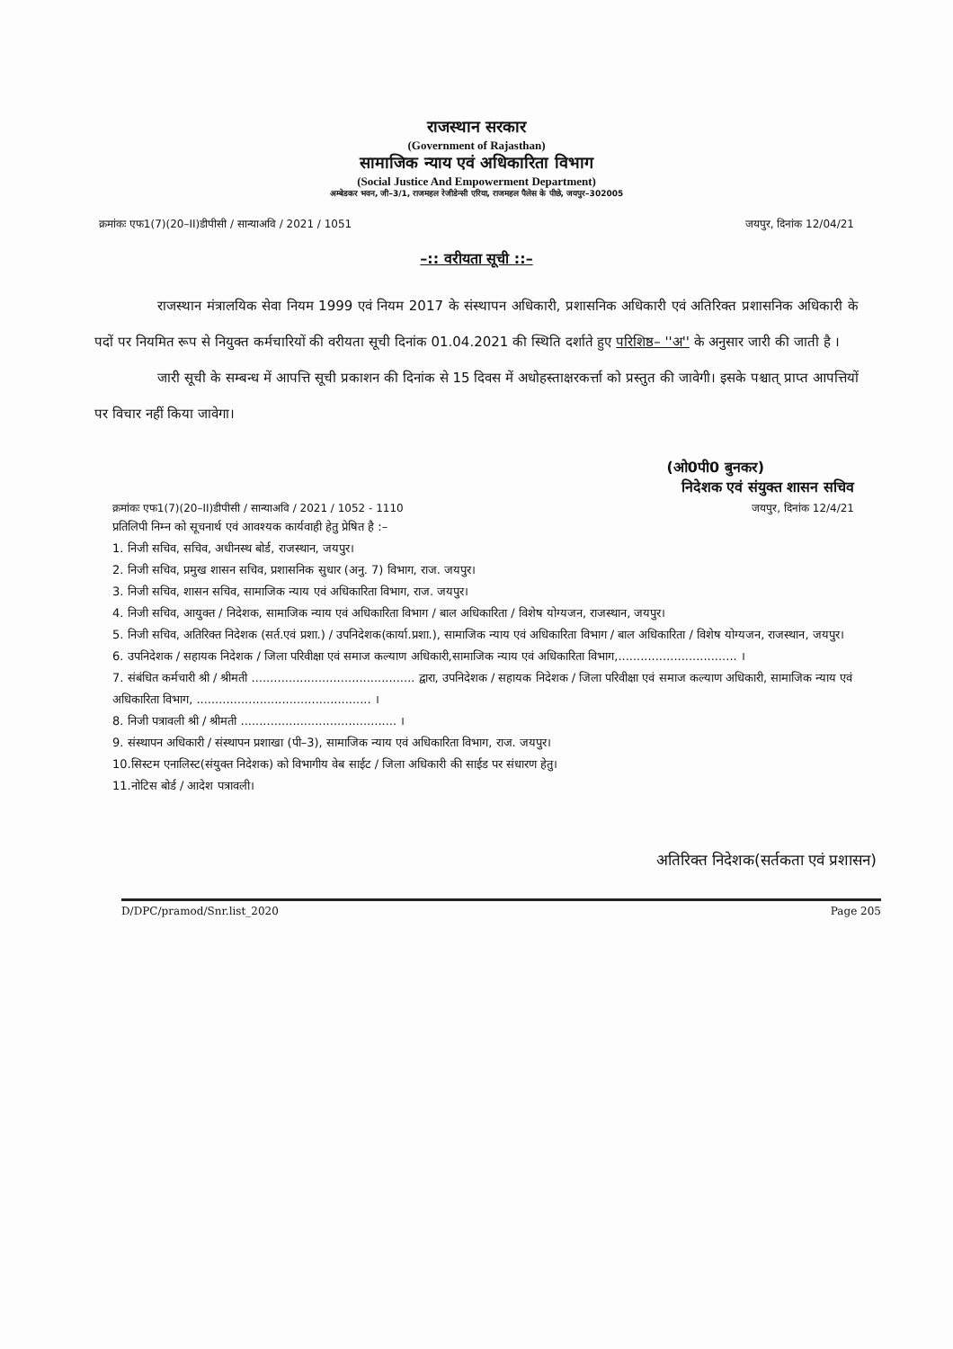राजस्थान सरकार
(Government of Rajasthan)
सामाजिक न्याय एवं अधिकारिता विभाग
(Social Justice And Empowerment Department)
अम्बेडकर भवन, जी–3/1, राजमहल रेजीडेन्सी एरिया, राजमहल पैलेस के पीछे, जयपुर–302005
क्रमांकः एफ1(7)(20–II)डीपीसी / सान्याअवि / 2021 / 1051 जयपुर, दिनांक 12/04/21
–:: वरीयता सूची ::–
राजस्थान मंत्रालयिक सेवा नियम 1999 एवं नियम 2017 के संस्थापन अधिकारी, प्रशासनिक अधिकारी एवं अतिरिक्त प्रशासनिक अधिकारी के पदों पर नियमित रूप से नियुक्त कर्मचारियों की वरीयता सूची दिनांक 01.04.2021 की स्थिति दर्शाते हुए परिशिष्ठ– ''अ'' के अनुसार जारी की जाती है ।
जारी सूची के सम्बन्ध में आपत्ति सूची प्रकाशन की दिनांक से 15 दिवस में अधोहस्ताक्षरकर्त्ता को प्रस्तुत की जावेगी। इसके पश्चात् प्राप्त आपत्तियों पर विचार नहीं किया जावेगा।
(ओ0पी0 बुनकर)
निदेशक एवं संयुक्त शासन सचिव
क्रमांकः एफ1(7)(20–II)डीपीसी / सान्याअवि / 2021 / 1052 - 1110 जयपुर, दिनांक 12/4/21
प्रतिलिपी निम्न को सूचनार्थ एवं आवश्यक कार्यवाही हेतु प्रेषित है :–
1. निजी सचिव, सचिव, अधीनस्थ बोर्ड, राजस्थान, जयपुर।
2. निजी सचिव, प्रमुख शासन सचिव, प्रशासनिक सुधार (अनु. 7) विभाग, राज. जयपुर।
3. निजी सचिव, शासन सचिव, सामाजिक न्याय एवं अधिकारिता विभाग, राज. जयपुर।
4. निजी सचिव, आयुक्त / निदेशक, सामाजिक न्याय एवं अधिकारिता विभाग / बाल अधिकारिता / विशेष योग्यजन, राजस्थान, जयपुर।
5. निजी सचिव, अतिरिक्त निदेशक (सर्त.एवं प्रशा.) / उपनिदेशक(कार्या.प्रशा.), सामाजिक न्याय एवं अधिकारिता विभाग / बाल अधिकारिता / विशेष योग्यजन, राजस्थान, जयपुर।
6. उपनिदेशक / सहायक निदेशक / जिला परिवीक्षा एवं समाज कल्याण अधिकारी,सामाजिक न्याय एवं अधिकारिता विभाग,................................ ।
7. संबंधित कर्मचारी श्री / श्रीमती ............................................ द्वारा, उपनिदेशक / सहायक निदेशक / जिला परिवीक्षा एवं समाज कल्याण अधिकारी, सामाजिक न्याय एवं अधिकारिता विभाग, ............................................... ।
8. निजी पत्रावली श्री / श्रीमती .......................................... ।
9. संस्थापन अधिकारी / संस्थापन प्रशाखा (पी–3), सामाजिक न्याय एवं अधिकारिता विभाग, राज. जयपुर।
10.सिस्टम एनालिस्ट(संयुक्त निदेशक) को विभागीय वेब साईट / जिला अधिकारी की साईड पर संधारण हेतु।
11.नोटिस बोर्ड / आदेश पत्रावली।
अतिरिक्त निदेशक(सर्तकता एवं प्रशासन)
D/DPC/pramod/Snr.list_2020 Page 205